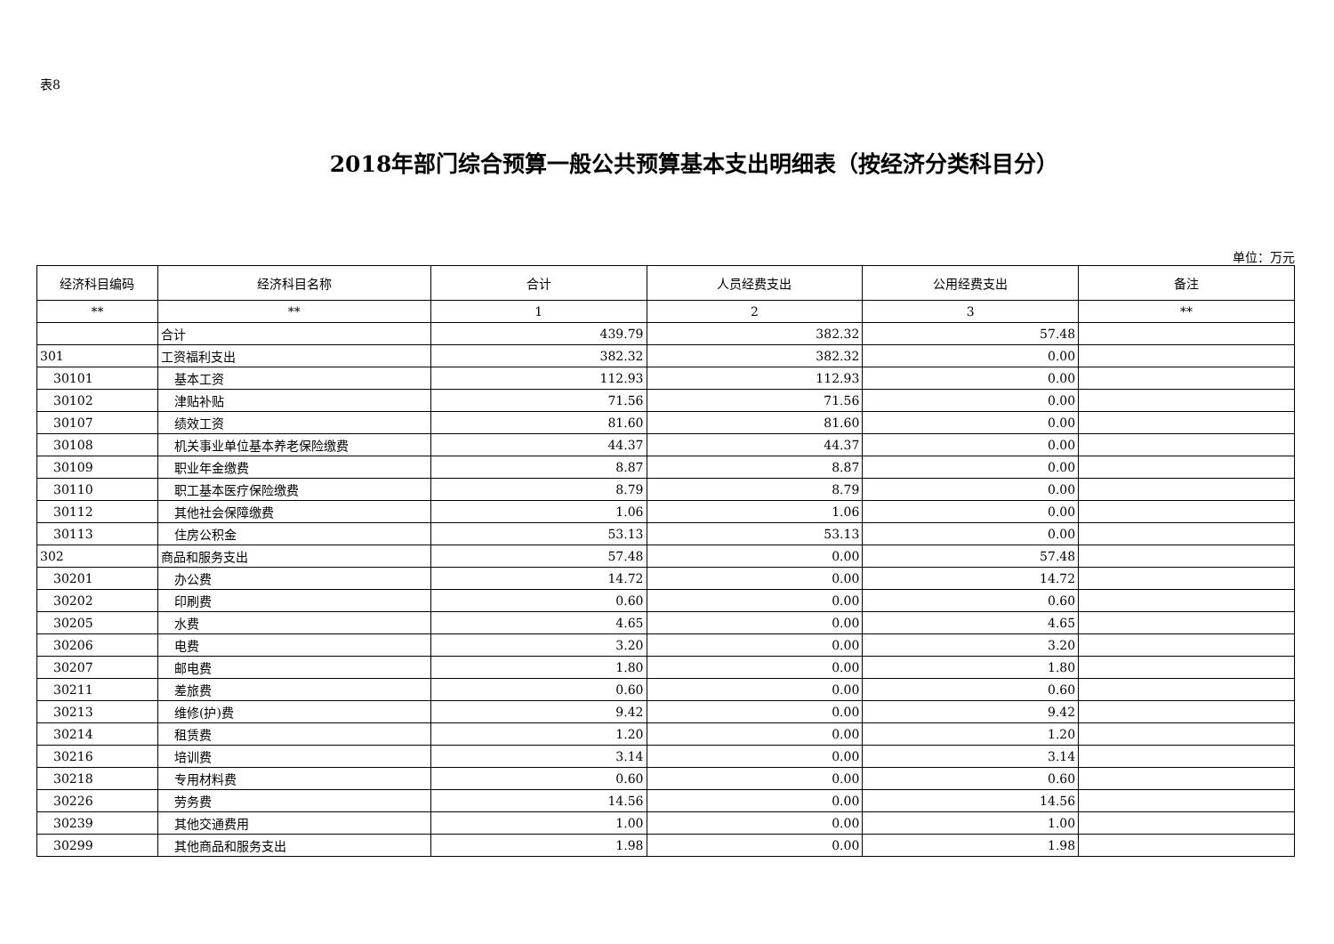表8
2018年部门综合预算一般公共预算基本支出明细表（按经济分类科目分）
单位：万元
| 经济科目编码 | 经济科目名称 | 合计 | 人员经费支出 | 公用经费支出 | 备注 |
| --- | --- | --- | --- | --- | --- |
| ** | ** | 1 | 2 | 3 | ** |
| | 合计 | 439.79 | 382.32 | 57.48 | |
| 301 | 工资福利支出 | 382.32 | 382.32 | 0.00 | |
| 30101 | 基本工资 | 112.93 | 112.93 | 0.00 | |
| 30102 | 津贴补贴 | 71.56 | 71.56 | 0.00 | |
| 30107 | 绩效工资 | 81.60 | 81.60 | 0.00 | |
| 30108 | 机关事业单位基本养老保险缴费 | 44.37 | 44.37 | 0.00 | |
| 30109 | 职业年金缴费 | 8.87 | 8.87 | 0.00 | |
| 30110 | 职工基本医疗保险缴费 | 8.79 | 8.79 | 0.00 | |
| 30112 | 其他社会保障缴费 | 1.06 | 1.06 | 0.00 | |
| 30113 | 住房公积金 | 53.13 | 53.13 | 0.00 | |
| 302 | 商品和服务支出 | 57.48 | 0.00 | 57.48 | |
| 30201 | 办公费 | 14.72 | 0.00 | 14.72 | |
| 30202 | 印刷费 | 0.60 | 0.00 | 0.60 | |
| 30205 | 水费 | 4.65 | 0.00 | 4.65 | |
| 30206 | 电费 | 3.20 | 0.00 | 3.20 | |
| 30207 | 邮电费 | 1.80 | 0.00 | 1.80 | |
| 30211 | 差旅费 | 0.60 | 0.00 | 0.60 | |
| 30213 | 维修(护)费 | 9.42 | 0.00 | 9.42 | |
| 30214 | 租赁费 | 1.20 | 0.00 | 1.20 | |
| 30216 | 培训费 | 3.14 | 0.00 | 3.14 | |
| 30218 | 专用材料费 | 0.60 | 0.00 | 0.60 | |
| 30226 | 劳务费 | 14.56 | 0.00 | 14.56 | |
| 30239 | 其他交通费用 | 1.00 | 0.00 | 1.00 | |
| 30299 | 其他商品和服务支出 | 1.98 | 0.00 | 1.98 | |